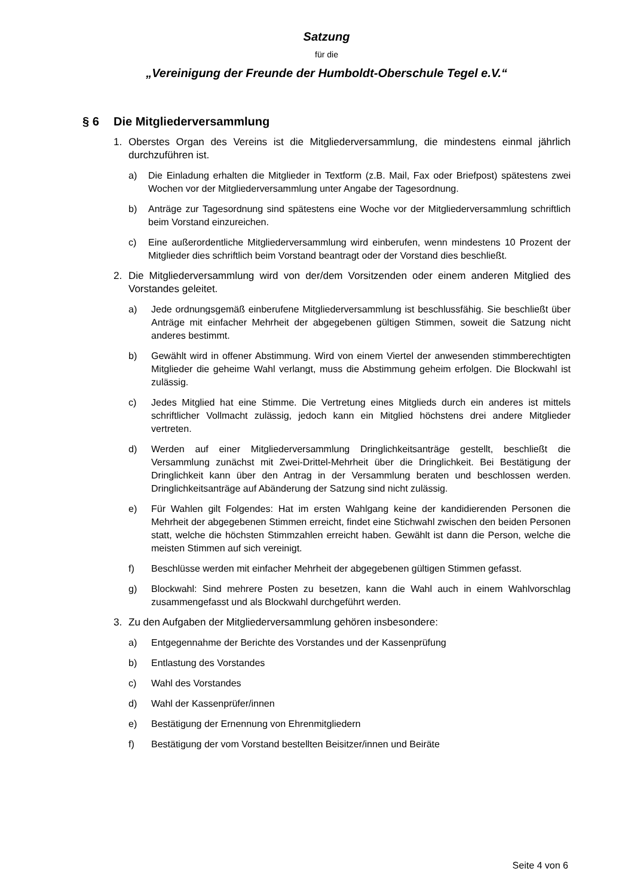Satzung
für die
„Vereinigung der Freunde der Humboldt-Oberschule Tegel e.V.“
§ 6 Die Mitgliederversammlung
1. Oberstes Organ des Vereins ist die Mitgliederversammlung, die mindestens einmal jährlich durchzuführen ist.
a) Die Einladung erhalten die Mitglieder in Textform (z.B. Mail, Fax oder Briefpost) spätestens zwei Wochen vor der Mitgliederversammlung unter Angabe der Tagesordnung.
b) Anträge zur Tagesordnung sind spätestens eine Woche vor der Mitgliederversammlung schriftlich beim Vorstand einzureichen.
c) Eine außerordentliche Mitgliederversammlung wird einberufen, wenn mindestens 10 Prozent der Mitglieder dies schriftlich beim Vorstand beantragt oder der Vorstand dies beschließt.
2. Die Mitgliederversammlung wird von der/dem Vorsitzenden oder einem anderen Mitglied des Vorstandes geleitet.
a) Jede ordnungsgemäß einberufene Mitgliederversammlung ist beschlussfähig. Sie beschließt über Anträge mit einfacher Mehrheit der abgegebenen gültigen Stimmen, soweit die Satzung nicht anderes bestimmt.
b) Gewählt wird in offener Abstimmung. Wird von einem Viertel der anwesenden stimmberechtigten Mitglieder die geheime Wahl verlangt, muss die Abstimmung geheim erfolgen. Die Blockwahl ist zulässig.
c) Jedes Mitglied hat eine Stimme. Die Vertretung eines Mitglieds durch ein anderes ist mittels schriftlicher Vollmacht zulässig, jedoch kann ein Mitglied höchstens drei andere Mitglieder vertreten.
d) Werden auf einer Mitgliederversammlung Dringlichkeitsanträge gestellt, beschließt die Versammlung zunächst mit Zwei-Drittel-Mehrheit über die Dringlichkeit. Bei Bestätigung der Dringlichkeit kann über den Antrag in der Versammlung beraten und beschlossen werden. Dringlichkeitsanträge auf Abänderung der Satzung sind nicht zulässig.
e) Für Wahlen gilt Folgendes: Hat im ersten Wahlgang keine der kandidierenden Personen die Mehrheit der abgegebenen Stimmen erreicht, findet eine Stichwahl zwischen den beiden Personen statt, welche die höchsten Stimmzahlen erreicht haben. Gewählt ist dann die Person, welche die meisten Stimmen auf sich vereinigt.
f) Beschlüsse werden mit einfacher Mehrheit der abgegebenen gültigen Stimmen gefasst.
g) Blockwahl: Sind mehrere Posten zu besetzen, kann die Wahl auch in einem Wahlvorschlag zusammengefasst und als Blockwahl durchgeführt werden.
3. Zu den Aufgaben der Mitgliederversammlung gehören insbesondere:
a) Entgegennahme der Berichte des Vorstandes und der Kassenprüfung
b) Entlastung des Vorstandes
c) Wahl des Vorstandes
d) Wahl der Kassenprüfer/innen
e) Bestätigung der Ernennung von Ehrenmitgliedern
f) Bestätigung der vom Vorstand bestellten Beisitzer/innen und Beiräte
Seite 4 von 6